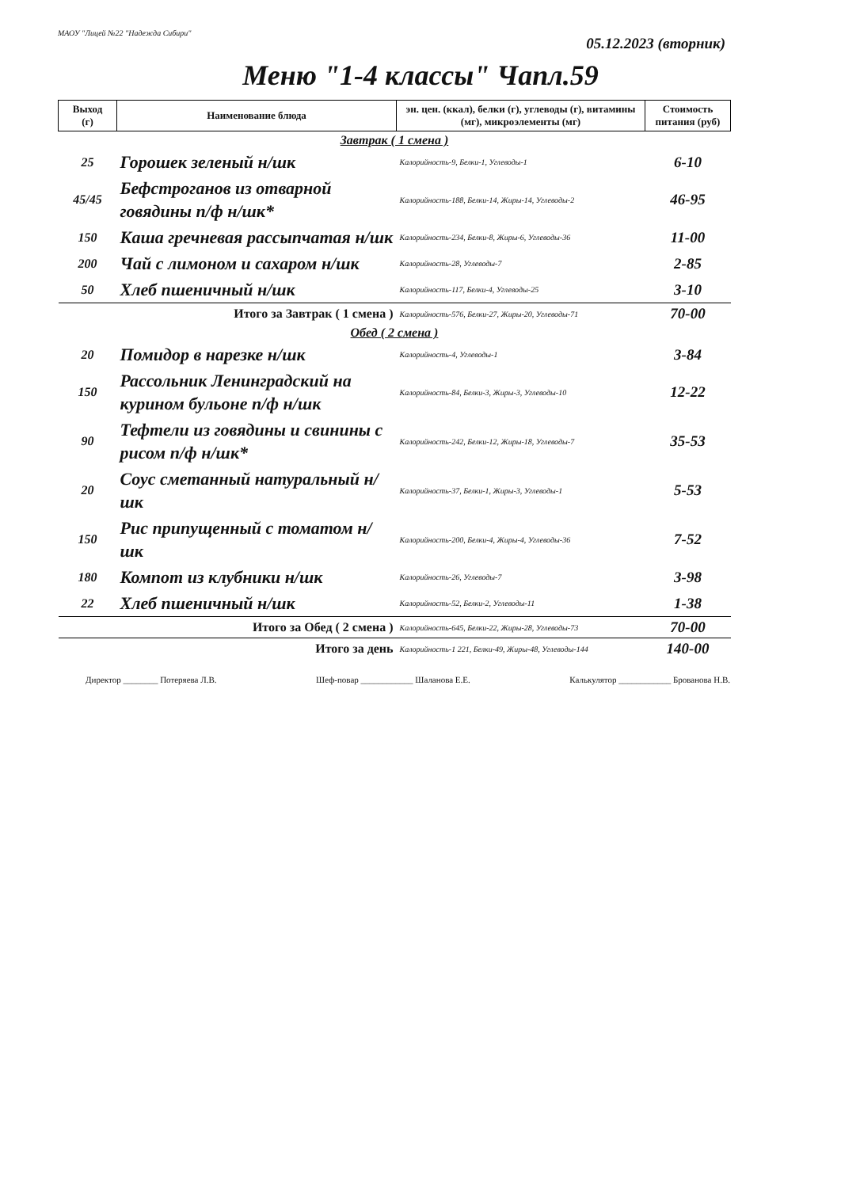МАОУ "Лицей №22 "Надежда Сибири"
05.12.2023 (вторник)
Меню "1-4 классы" Чапл.59
| Выход (г) | Наименование блюда | эн. цен. (ккал), белки (г), углеводы (г), витамины (мг), микроэлементы (мг) | Стоимость питания (руб) |
| --- | --- | --- | --- |
| Завтрак ( 1 смена ) | | | |
| 25 | Горошек зеленый н/шк | Калорийность-9, Белки-1, Углеводы-1 | 6-10 |
| 45/45 | Бефстроганов из отварной говядины п/ф н/шк* | Калорийность-188, Белки-14, Жиры-14, Углеводы-2 | 46-95 |
| 150 | Каша гречневая рассыпчатая н/шк | Калорийность-234, Белки-8, Жиры-6, Углеводы-36 | 11-00 |
| 200 | Чай с лимоном и сахаром н/шк | Калорийность-28, Углеводы-7 | 2-85 |
| 50 | Хлеб пшеничный н/шк | Калорийность-117, Белки-4, Углеводы-25 | 3-10 |
| Итого за Завтрак ( 1 смена ) | | Калорийность-576, Белки-27, Жиры-20, Углеводы-71 | 70-00 |
| Обед ( 2 смена ) | | | |
| 20 | Помидор в нарезке н/шк | Калорийность-4, Углеводы-1 | 3-84 |
| 150 | Рассольник Ленинградский на курином бульоне п/ф н/шк | Калорийность-84, Белки-3, Жиры-3, Углеводы-10 | 12-22 |
| 90 | Тефтели из говядины и свинины с рисом п/ф н/шк* | Калорийность-242, Белки-12, Жиры-18, Углеводы-7 | 35-53 |
| 20 | Соус сметанный натуральный н/шк | Калорийность-37, Белки-1, Жиры-3, Углеводы-1 | 5-53 |
| 150 | Рис припущенный с томатом н/шк | Калорийность-200, Белки-4, Жиры-4, Углеводы-36 | 7-52 |
| 180 | Компот из клубники н/шк | Калорийность-26, Углеводы-7 | 3-98 |
| 22 | Хлеб пшеничный н/шк | Калорийность-52, Белки-2, Углеводы-11 | 1-38 |
| Итого за Обед ( 2 смена ) | | Калорийность-645, Белки-22, Жиры-28, Углеводы-73 | 70-00 |
| Итого за день | | Калорийность-1 221, Белки-49, Жиры-48, Углеводы-144 | 140-00 |
Директор ________ Потеряева Л.В. Шеф-повар ____________ Шаланова Е.Е. Калькулятор ____________ Брованова Н.В.